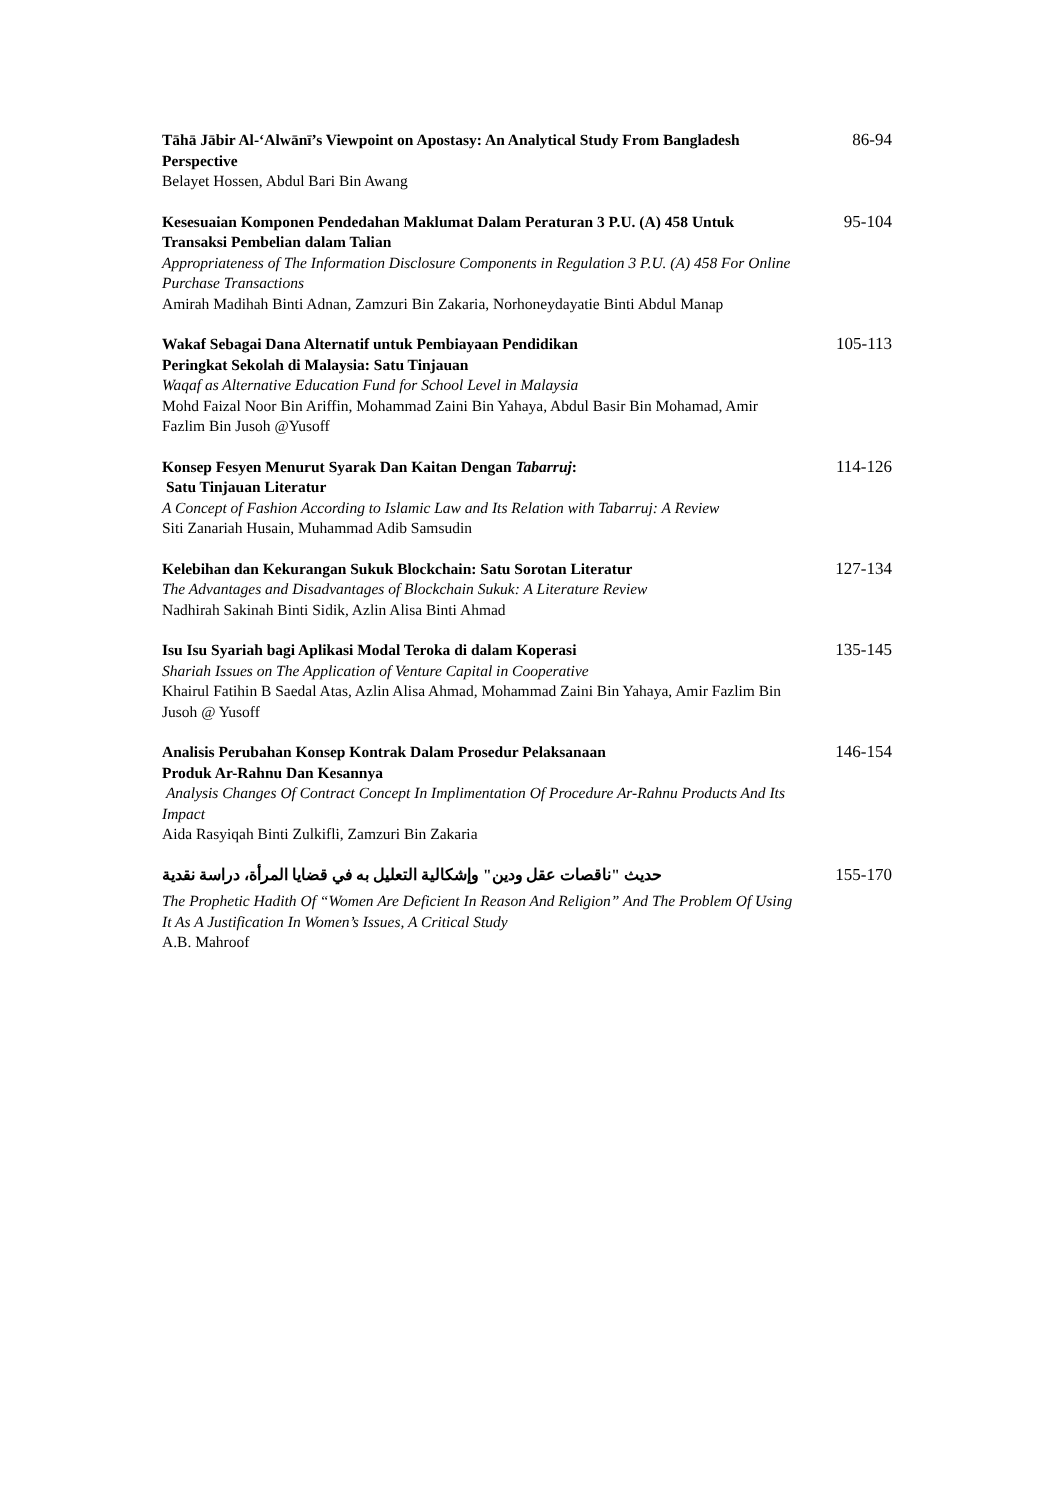Tāhā Jābir Al-‘Alwānī’s Viewpoint on Apostasy: An Analytical Study From Bangladesh Perspective
Belayet Hossen, Abdul Bari Bin Awang
86-94
Kesesuaian Komponen Pendedahan Maklumat Dalam Peraturan 3 P.U. (A) 458 Untuk Transaksi Pembelian dalam Talian
Appropriateness of The Information Disclosure Components in Regulation 3 P.U. (A) 458 For Online Purchase Transactions
Amirah Madihah Binti Adnan, Zamzuri Bin Zakaria, Norhoneydayatie Binti Abdul Manap
95-104
Wakaf Sebagai Dana Alternatif untuk Pembiayaan Pendidikan
Peringkat Sekolah di Malaysia: Satu Tinjauan
Waqaf as Alternative Education Fund for School Level in Malaysia
Mohd Faizal Noor Bin Ariffin, Mohammad Zaini Bin Yahaya, Abdul Basir Bin Mohamad, Amir Fazlim Bin Jusoh @Yusoff
105-113
Konsep Fesyen Menurut Syarak Dan Kaitan Dengan Tabarruj:
Satu Tinjauan Literatur
A Concept of Fashion According to Islamic Law and Its Relation with Tabarruj: A Review
Siti Zanariah Husain, Muhammad Adib Samsudin
114-126
Kelebihan dan Kekurangan Sukuk Blockchain: Satu Sorotan Literatur
The Advantages and Disadvantages of Blockchain Sukuk: A Literature Review
Nadhirah Sakinah Binti Sidik, Azlin Alisa Binti Ahmad
127-134
Isu Isu Syariah bagi Aplikasi Modal Teroka di dalam Koperasi
Shariah Issues on The Application of Venture Capital in Cooperative
Khairul Fatihin B Saedal Atas, Azlin Alisa Ahmad, Mohammad Zaini Bin Yahaya, Amir Fazlim Bin Jusoh @ Yusoff
135-145
Analisis Perubahan Konsep Kontrak Dalam Prosedur Pelaksanaan
Produk Ar-Rahnu Dan Kesannya
Analysis Changes Of Contract Concept In Implimentation Of Procedure Ar-Rahnu Products And Its Impact
Aida Rasyiqah Binti Zulkifli, Zamzuri Bin Zakaria
146-154
حديث "ناقصات عقل ودين" وإشكالية التعليل به في قضايا المرأة، دراسة نقدية
The Prophetic Hadith Of “Women Are Deficient In Reason And Religion” And The Problem Of Using It As A Justification In Women’s Issues, A Critical Study
A.B. Mahroof
155-170